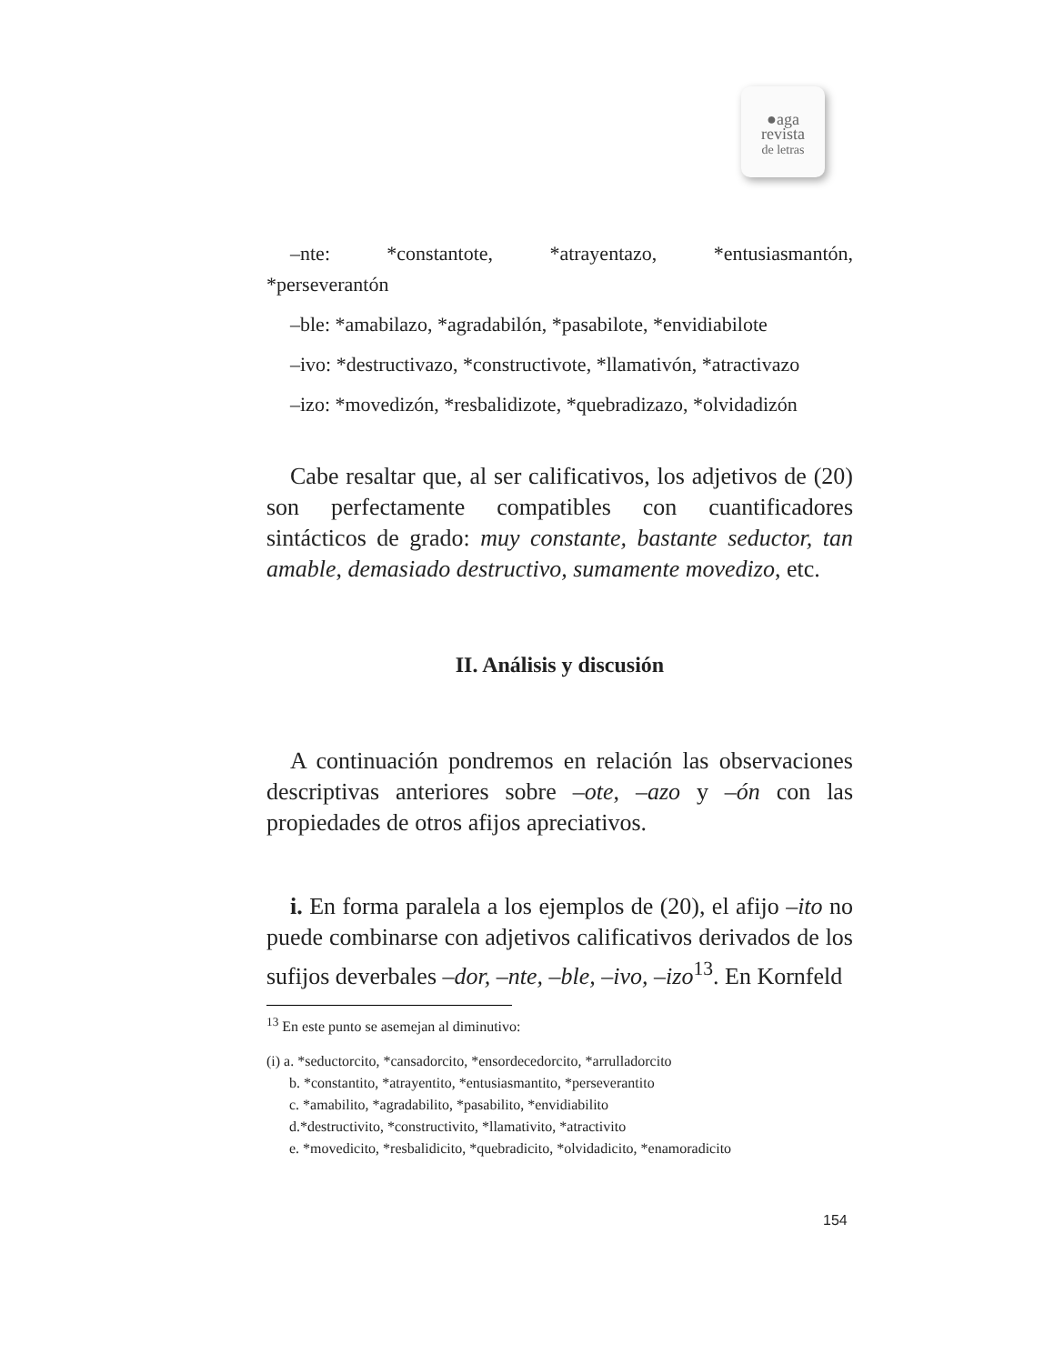●aga
revista
de letras
–nte: *constantote, *atrayentazo, *entusiasmantón,
*perseverantón
–ble: *amabilazo, *agradabilón, *pasabilote, *envidiabilote
–ivo: *destructivazo, *constructivote, *llamativón, *atractivazo
–izo: *movedizón, *resbalidizote, *quebradizazo, *olvidadizón
Cabe resaltar que, al ser calificativos, los adjetivos de (20) son perfectamente compatibles con cuantificadores sintácticos de grado: muy constante, bastante seductor, tan amable, demasiado destructivo, sumamente movedizo, etc.
II. Análisis y discusión
A continuación pondremos en relación las observaciones descriptivas anteriores sobre –ote, –azo y –ón con las propiedades de otros afijos apreciativos.
i. En forma paralela a los ejemplos de (20), el afijo –ito no puede combinarse con adjetivos calificativos derivados de los sufijos deverbales –dor, –nte, –ble, –ivo, –izo<sup>13</sup>. En Kornfeld
<sup>13</sup> En este punto se asemejan al diminutivo:
(i) a. *seductorcito, *cansadorcito, *ensordecedorcito, *arrulladorcito
b. *constantito, *atrayentito, *entusiasmantito, *perseverantito
c. *amabilito, *agradabilito, *pasabilito, *envidiabilito
d.*destructivito, *constructivito, *llamativito, *atractivito
e. *movedicito, *resbalidicito, *quebradicito, *olvidadicito, *enamoradicito
154